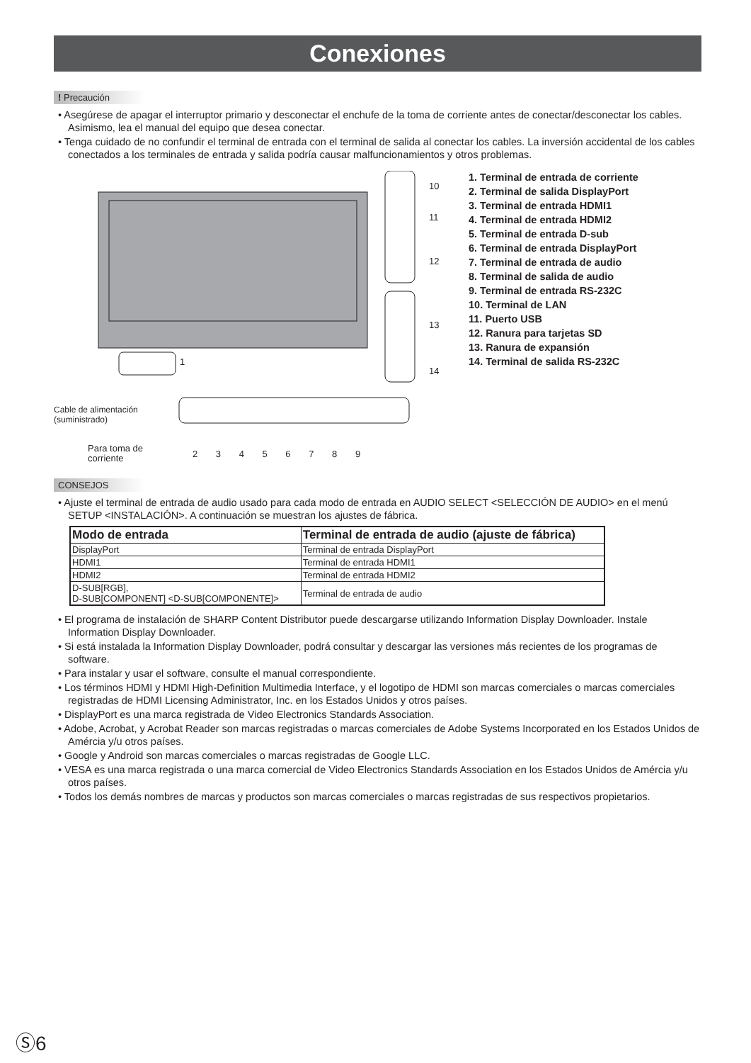Conexiones
! Precaución
• Asegúrese de apagar el interruptor primario y desconectar el enchufe de la toma de corriente antes de conectar/desconectar los cables. Asimismo, lea el manual del equipo que desea conectar.
• Tenga cuidado de no confundir el terminal de entrada con el terminal de salida al conectar los cables. La inversión accidental de los cables conectados a los terminales de entrada y salida podría causar malfuncionamientos y otros problemas.
10
11
12
13
14
1
Cable de alimentación
(suministrado)
Para toma de
corriente
2 3 4 5 6 7 8 9
1. Terminal de entrada de corriente
2. Terminal de salida DisplayPort
3. Terminal de entrada HDMI1
4. Terminal de entrada HDMI2
5. Terminal de entrada D-sub
6. Terminal de entrada DisplayPort
7. Terminal de entrada de audio
8. Terminal de salida de audio
9. Terminal de entrada RS-232C
10. Terminal de LAN
11. Puerto USB
12. Ranura para tarjetas SD
13. Ranura de expansión
14. Terminal de salida RS-232C
CONSEJOS
• Ajuste el terminal de entrada de audio usado para cada modo de entrada en AUDIO SELECT <SELECCIÓN DE AUDIO> en el menú SETUP <INSTALACIÓN>. A continuación se muestran los ajustes de fábrica.
| Modo de entrada | Terminal de entrada de audio (ajuste de fábrica) |
| --- | --- |
| DisplayPort | Terminal de entrada DisplayPort |
| HDMI1 | Terminal de entrada HDMI1 |
| HDMI2 | Terminal de entrada HDMI2 |
| D-SUB[RGB], D-SUB[COMPONENT] <D-SUB[COMPONENTE]> | Terminal de entrada de audio |
• El programa de instalación de SHARP Content Distributor puede descargarse utilizando Information Display Downloader. Instale Information Display Downloader.
• Si está instalada la Information Display Downloader, podrá consultar y descargar las versiones más recientes de los programas de software.
• Para instalar y usar el software, consulte el manual correspondiente.
• Los términos HDMI y HDMI High-Definition Multimedia Interface, y el logotipo de HDMI son marcas comerciales o marcas comerciales registradas de HDMI Licensing Administrator, Inc. en los Estados Unidos y otros países.
• DisplayPort es una marca registrada de Video Electronics Standards Association.
• Adobe, Acrobat, y Acrobat Reader son marcas registradas o marcas comerciales de Adobe Systems Incorporated en los Estados Unidos de Amércia y/u otros países.
• Google y Android son marcas comerciales o marcas registradas de Google LLC.
• VESA es una marca registrada o una marca comercial de Video Electronics Standards Association en los Estados Unidos de Amércia y/u otros países.
• Todos los demás nombres de marcas y productos son marcas comerciales o marcas registradas de sus respectivos propietarios.
Ⓢ6